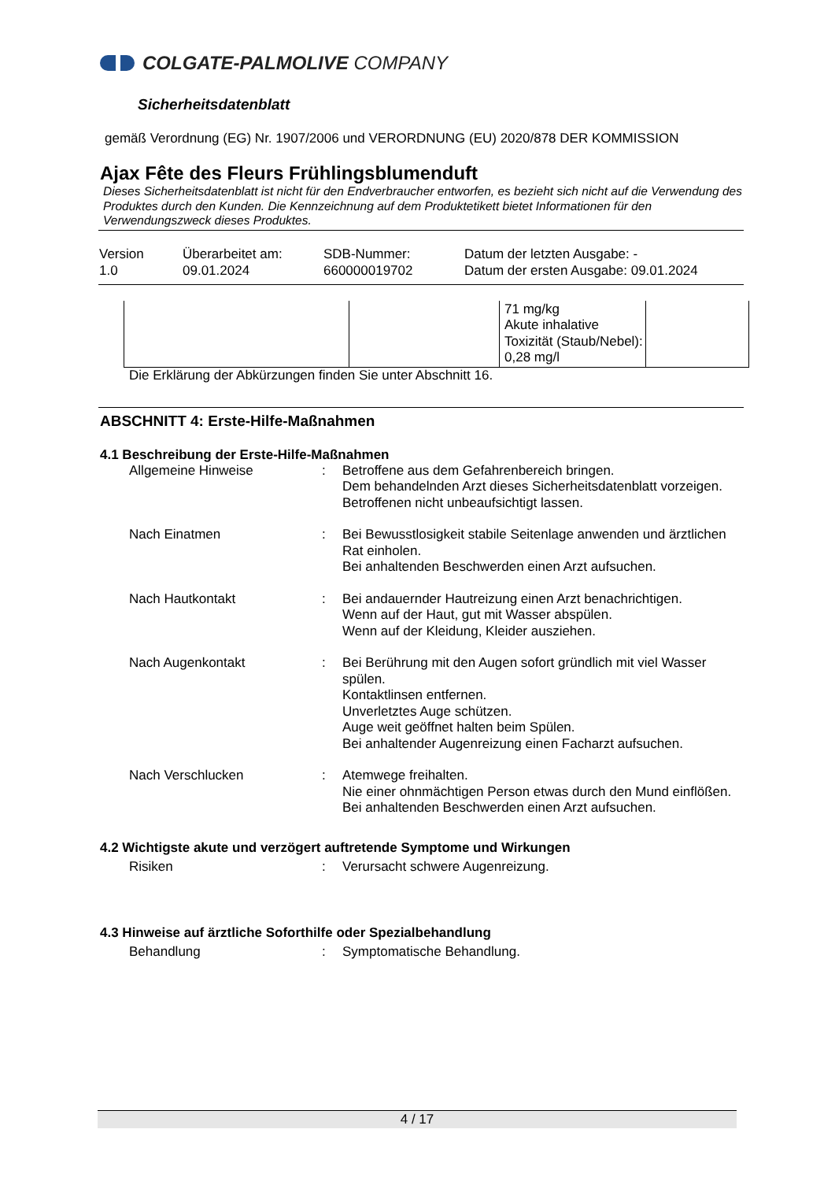COLGATE-PALMOLIVE COMPANY
Sicherheitsdatenblatt
gemäß Verordnung (EG) Nr. 1907/2006 und VERORDNUNG (EU) 2020/878 DER KOMMISSION
Ajax Fête des Fleurs Frühlingsblumenduft
Dieses Sicherheitsdatenblatt ist nicht für den Endverbraucher entworfen, es bezieht sich nicht auf die Verwendung des Produktes durch den Kunden. Die Kennzeichnung auf dem Produktetikett bietet Informationen für den Verwendungszweck dieses Produktes.
| Version 1.0 | Überarbeitet am: 09.01.2024 | SDB-Nummer: 660000019702 | Datum der letzten Ausgabe: - Datum der ersten Ausgabe: 09.01.2024 |
| | | 71 mg/kg Akute inhalative Toxizität (Staub/Nebel): 0,28 mg/l | |
Die Erklärung der Abkürzungen finden Sie unter Abschnitt 16.
ABSCHNITT 4: Erste-Hilfe-Maßnahmen
4.1 Beschreibung der Erste-Hilfe-Maßnahmen
| Allgemeine Hinweise | : | Betroffene aus dem Gefahrenbereich bringen. Dem behandelnden Arzt dieses Sicherheitsdatenblatt vorzeigen. Betroffenen nicht unbeaufsichtigt lassen. |
| Nach Einatmen | : | Bei Bewusstlosigkeit stabile Seitenlage anwenden und ärztlichen Rat einholen. Bei anhaltenden Beschwerden einen Arzt aufsuchen. |
| Nach Hautkontakt | : | Bei andauernder Hautreizung einen Arzt benachrichtigen. Wenn auf der Haut, gut mit Wasser abspülen. Wenn auf der Kleidung, Kleider ausziehen. |
| Nach Augenkontakt | : | Bei Berührung mit den Augen sofort gründlich mit viel Wasser spülen. Kontaktlinsen entfernen. Unverletztes Auge schützen. Auge weit geöffnet halten beim Spülen. Bei anhaltender Augenreizung einen Facharzt aufsuchen. |
| Nach Verschlucken | : | Atemwege freihalten. Nie einer ohnmächtigen Person etwas durch den Mund einflößen. Bei anhaltenden Beschwerden einen Arzt aufsuchen. |
4.2 Wichtigste akute und verzögert auftretende Symptome und Wirkungen
| Risiken | : | Verursacht schwere Augenreizung. |
4.3 Hinweise auf ärztliche Soforthilfe oder Spezialbehandlung
| Behandlung | : | Symptomatische Behandlung. |
4 / 17